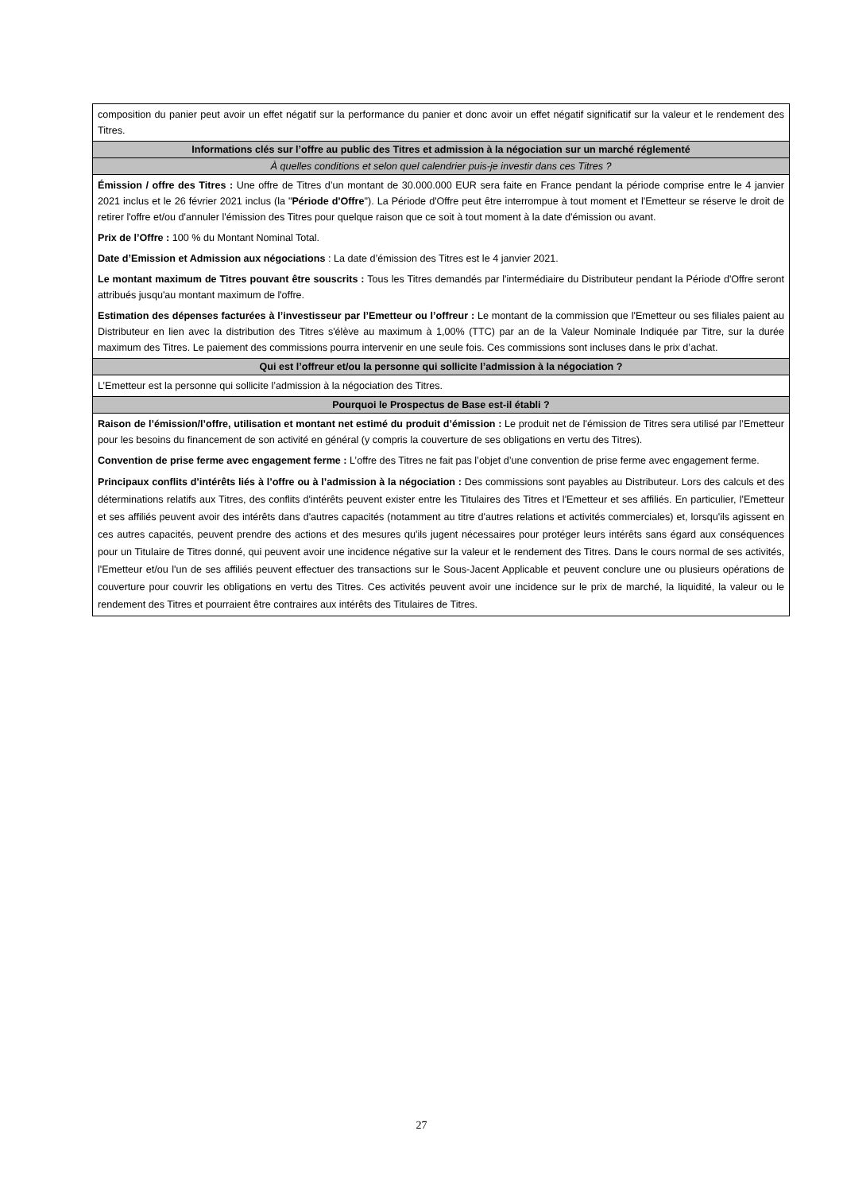| composition du panier peut avoir un effet négatif sur la performance du panier et donc avoir un effet négatif significatif sur la valeur et le rendement des Titres. |
| Informations clés sur l’offre au public des Titres et admission à la négociation sur un marché réglementé |
| À quelles conditions et selon quel calendrier puis-je investir dans ces Titres ? |
| Émission / offre des Titres : Une offre de Titres d’un montant de 30.000.000 EUR sera faite en France pendant la période comprise entre le 4 janvier 2021 inclus et le 26 février 2021 inclus (la " Période d'Offre "). La Période d'Offre peut être interrompue à tout moment et l'Emetteur se réserve le droit de retirer l'offre et/ou d'annuler l'émission des Titres pour quelque raison que ce soit à tout moment à la date d'émission ou avant. Prix de l’Offre : 100 % du Montant Nominal Total. Date d’Emission et Admission aux négociations : La date d’émission des Titres est le 4 janvier 2021. Le montant maximum de Titres pouvant être souscrits : Tous les Titres demandés par l'intermédiaire du Distributeur pendant la Période d'Offre seront attribués jusqu'au montant maximum de l'offre. Estimation des dépenses facturées à l’investisseur par l’Emetteur ou l’offreur : Le montant de la commission que l'Emetteur ou ses filiales paient au Distributeur en lien avec la distribution des Titres s'élève au maximum à 1,00% (TTC) par an de la Valeur Nominale Indiquée par Titre, sur la durée maximum des Titres. Le paiement des commissions pourra intervenir en une seule fois. Ces commissions sont incluses dans le prix d’achat. |
| Qui est l’offreur et/ou la personne qui sollicite l’admission à la négociation ? |
| L’Emetteur est la personne qui sollicite l’admission à la négociation des Titres. |
| Pourquoi le Prospectus de Base est-il établi ? |
| Raison de l’émission/l’offre, utilisation et montant net estimé du produit d’émission : Le produit net de l'émission de Titres sera utilisé par l’Emetteur pour les besoins du financement de son activité en général (y compris la couverture de ses obligations en vertu des Titres). Convention de prise ferme avec engagement ferme : L’offre des Titres ne fait pas l’objet d’une convention de prise ferme avec engagement ferme. Principaux conflits d’intérêts liés à l’offre ou à l’admission à la négociation : Des commissions sont payables au Distributeur. Lors des calculs et des déterminations relatifs aux Titres, des conflits d'intérêts peuvent exister entre les Titulaires des Titres et l'Emetteur et ses affiliés. En particulier, l'Emetteur et ses affiliés peuvent avoir des intérêts dans d'autres capacités (notamment au titre d'autres relations et activités commerciales) et, lorsqu'ils agissent en ces autres capacités, peuvent prendre des actions et des mesures qu'ils jugent nécessaires pour protéger leurs intérêts sans égard aux conséquences pour un Titulaire de Titres donné, qui peuvent avoir une incidence négative sur la valeur et le rendement des Titres. Dans le cours normal de ses activités, l'Emetteur et/ou l'un de ses affiliés peuvent effectuer des transactions sur le Sous-Jacent Applicable et peuvent conclure une ou plusieurs opérations de couverture pour couvrir les obligations en vertu des Titres. Ces activités peuvent avoir une incidence sur le prix de marché, la liquidité, la valeur ou le rendement des Titres et pourraient être contraires aux intérêts des Titulaires de Titres. |
27